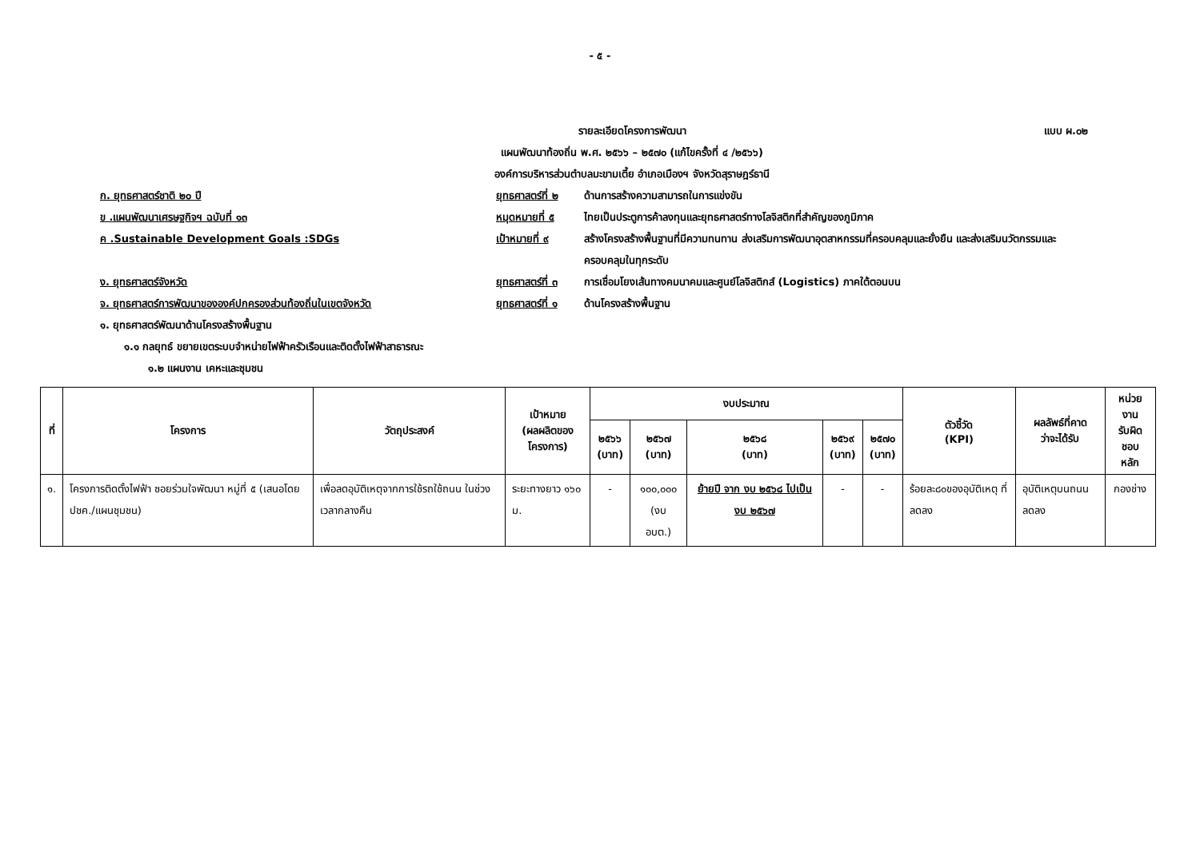- ๕ -
รายละเอียดโครงการพัฒนา
แบบ ผ.๐๒
แผนพัฒนาท้องถิ่น พ.ศ. ๒๕๖๖ – ๒๕๗๐ (แก้ไขครั้งที่ ๔ /๒๕๖๖)
องค์การบริหารส่วนตำบลมะขามเตี้ย อำเภอเมืองฯ จังหวัดสุราษฎร์ธานี
ก. ยุทธศาสตร์ชาติ ๒๐ ปี ยุทธศาสตร์ที่ ๒ ด้านการสร้างความสามารถในการแข่งขัน
ข .แผนพัฒนาเศรษฐกิจฯ ฉบับที่ ๑๓ หมุดหมายที่ ๕ ไทยเป็นประตูการค้าลงทุนและยุทธศาสตร์ทางโลจิสติกที่สำคัญของภูมิภาค
ค .Sustainable Development Goals :SDGs เป้าหมายที่ ๙ สร้างโครงสร้างพื้นฐานที่มีความทนทาน ส่งเสริมการพัฒนาอุตสาหกรรมที่ครอบคลุมและยั่งยืน และส่งเสริมนวัตกรรมและครอบคลุมในทุกระดับ
ง. ยุทธศาสตร์จังหวัด ยุทธศาสตร์ที่ ๓ การเชื่อมโยงเส้นทางคมนาคมและศูนย์โลจิสติกส์ (Logistics) ภาคใต้ตอนบน
จ. ยุทธศาสตร์การพัฒนาขององค์ปกครองส่วนท้องถิ่นในเขตจังหวัด ยุทธศาสตร์ที่ ๑ ด้านโครงสร้างพื้นฐาน
๑. ยุทธศาสตร์พัฒนาด้านโครงสร้างพื้นฐาน
๑.๑ กลยุทธ์ ขยายเขตระบบจำหน่ายไฟฟ้าครัวเรือนและติดตั้งไฟฟ้าสาธารณะ
๑.๒ แผนงาน เคหะและชุมชน
| ที่ | โครงการ | วัตถุประสงค์ | เป้าหมาย (ผลผลิตของ โครงการ) | งบประมาณ | | | | | ตัวชี้วัด (KPI) | ผลลัพธ์ที่คาด ว่าจะได้รับ | หน่วยงาน รับผิดชอบ หลัก |
| --- | --- | --- | --- | --- | --- | --- | --- | --- | --- | --- | --- |
| | | | | ๒๕๖๖ (บาท) | ๒๕๖๗ (บาท) | ๒๕๖๘ (บาท) | ๒๕๖๙ (บาท) | ๒๕๗๐ (บาท) | | | |
| ๑. | โครงการติดตั้งไฟฟ้า ซอยร่วมใจพัฒนา หมู่ที่ ๕ (เสนอโดย ปชค./แผนชุมชน) | เพื่อลดอุบัติเหตุจากการใช้รถใช้ถนน ในช่วงเวลากลางคืน | ระยะทางยาว ๑๖๐ ม. | - | ๑๐๐,๐๐๐ (งบ อบต.) | ย้ายปี จาก งบ ๒๕๖๘ ไปเป็นงบ ๒๕๖๗ | - | - | ร้อยละ๘๐ของอุบัติเหตุ ที่ลดลง | อุบัติเหตุบนถนนลดลง | กองช่าง |